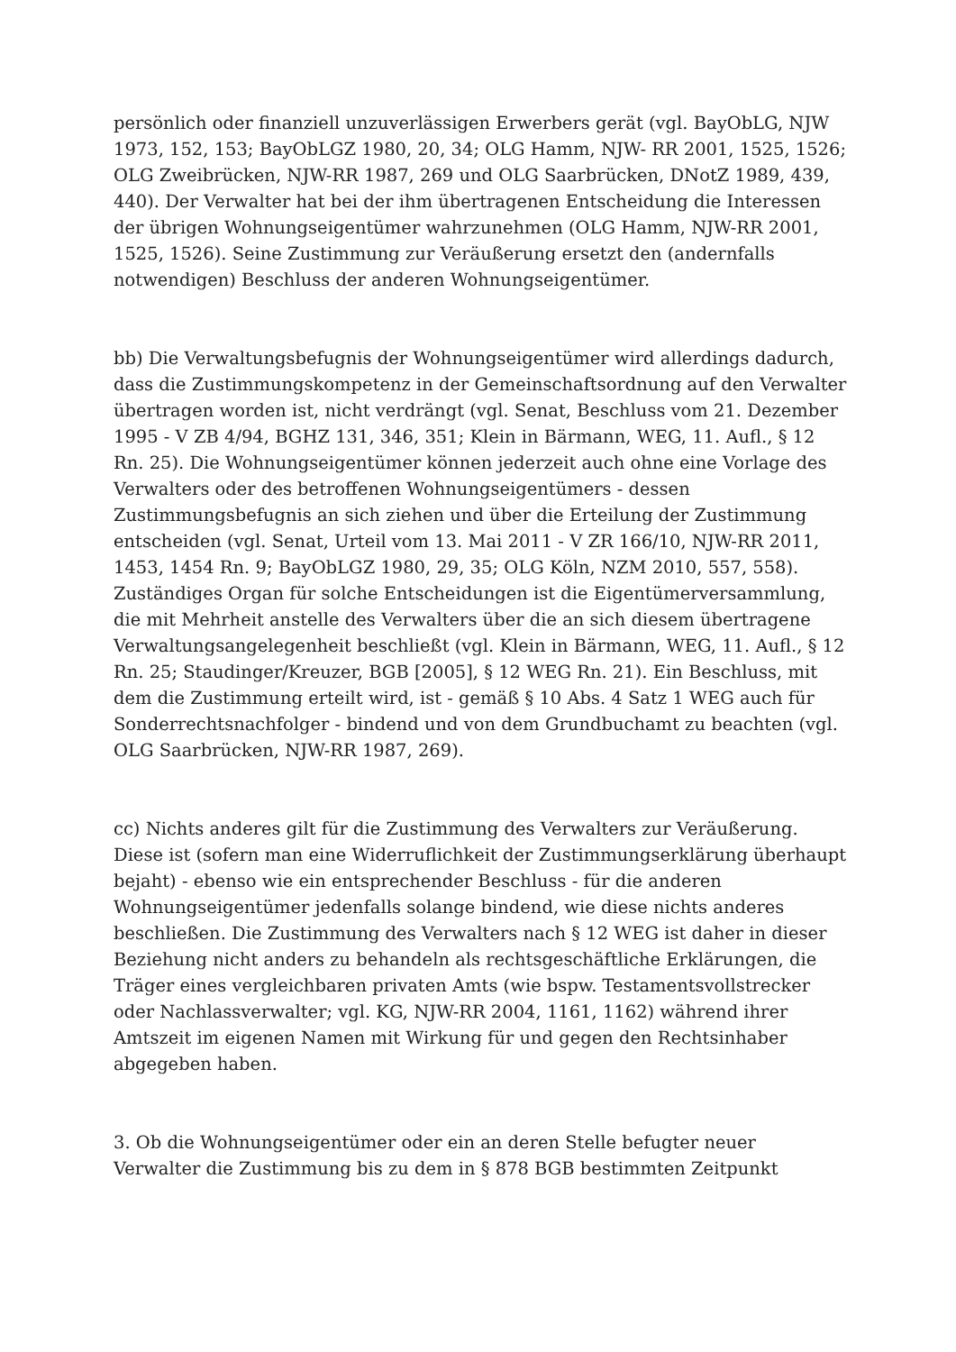persönlich oder finanziell unzuverlässigen Erwerbers gerät (vgl. BayObLG, NJW 1973, 152, 153; BayObLGZ 1980, 20, 34; OLG Hamm, NJW- RR 2001, 1525, 1526; OLG Zweibrücken, NJW-RR 1987, 269 und OLG Saarbrücken, DNotZ 1989, 439, 440). Der Verwalter hat bei der ihm übertragenen Entscheidung die Interessen der übrigen Wohnungseigentümer wahrzunehmen (OLG Hamm, NJW-RR 2001, 1525, 1526). Seine Zustimmung zur Veräußerung ersetzt den (andernfalls notwendigen) Beschluss der anderen Wohnungseigentümer.
bb) Die Verwaltungsbefugnis der Wohnungseigentümer wird allerdings dadurch, dass die Zustimmungskompetenz in der Gemeinschaftsordnung auf den Verwalter übertragen worden ist, nicht verdrängt (vgl. Senat, Beschluss vom 21. Dezember 1995 - V ZB 4/94, BGHZ 131, 346, 351; Klein in Bärmann, WEG, 11. Aufl., § 12 Rn. 25). Die Wohnungseigentümer können jederzeit auch ohne eine Vorlage des Verwalters oder des betroffenen Wohnungseigentümers - dessen Zustimmungsbefugnis an sich ziehen und über die Erteilung der Zustimmung entscheiden (vgl. Senat, Urteil vom 13. Mai 2011 - V ZR 166/10, NJW-RR 2011, 1453, 1454 Rn. 9; BayObLGZ 1980, 29, 35; OLG Köln, NZM 2010, 557, 558). Zuständiges Organ für solche Entscheidungen ist die Eigentümerversammlung, die mit Mehrheit anstelle des Verwalters über die an sich diesem übertragene Verwaltungsangelegenheit beschließt (vgl. Klein in Bärmann, WEG, 11. Aufl., § 12 Rn. 25; Staudinger/Kreuzer, BGB [2005], § 12 WEG Rn. 21). Ein Beschluss, mit dem die Zustimmung erteilt wird, ist - gemäß § 10 Abs. 4 Satz 1 WEG auch für Sonderrechtsnachfolger - bindend und von dem Grundbuchamt zu beachten (vgl. OLG Saarbrücken, NJW-RR 1987, 269).
cc) Nichts anderes gilt für die Zustimmung des Verwalters zur Veräußerung. Diese ist (sofern man eine Widerruflichkeit der Zustimmungserklärung überhaupt bejaht) - ebenso wie ein entsprechender Beschluss - für die anderen Wohnungseigentümer jedenfalls solange bindend, wie diese nichts anderes beschließen. Die Zustimmung des Verwalters nach § 12 WEG ist daher in dieser Beziehung nicht anders zu behandeln als rechtsgeschäftliche Erklärungen, die Träger eines vergleichbaren privaten Amts (wie bspw. Testamentsvollstrecker oder Nachlassverwalter; vgl. KG, NJW-RR 2004, 1161, 1162) während ihrer Amtszeit im eigenen Namen mit Wirkung für und gegen den Rechtsinhaber abgegeben haben.
3. Ob die Wohnungseigentümer oder ein an deren Stelle befugter neuer Verwalter die Zustimmung bis zu dem in § 878 BGB bestimmten Zeitpunkt